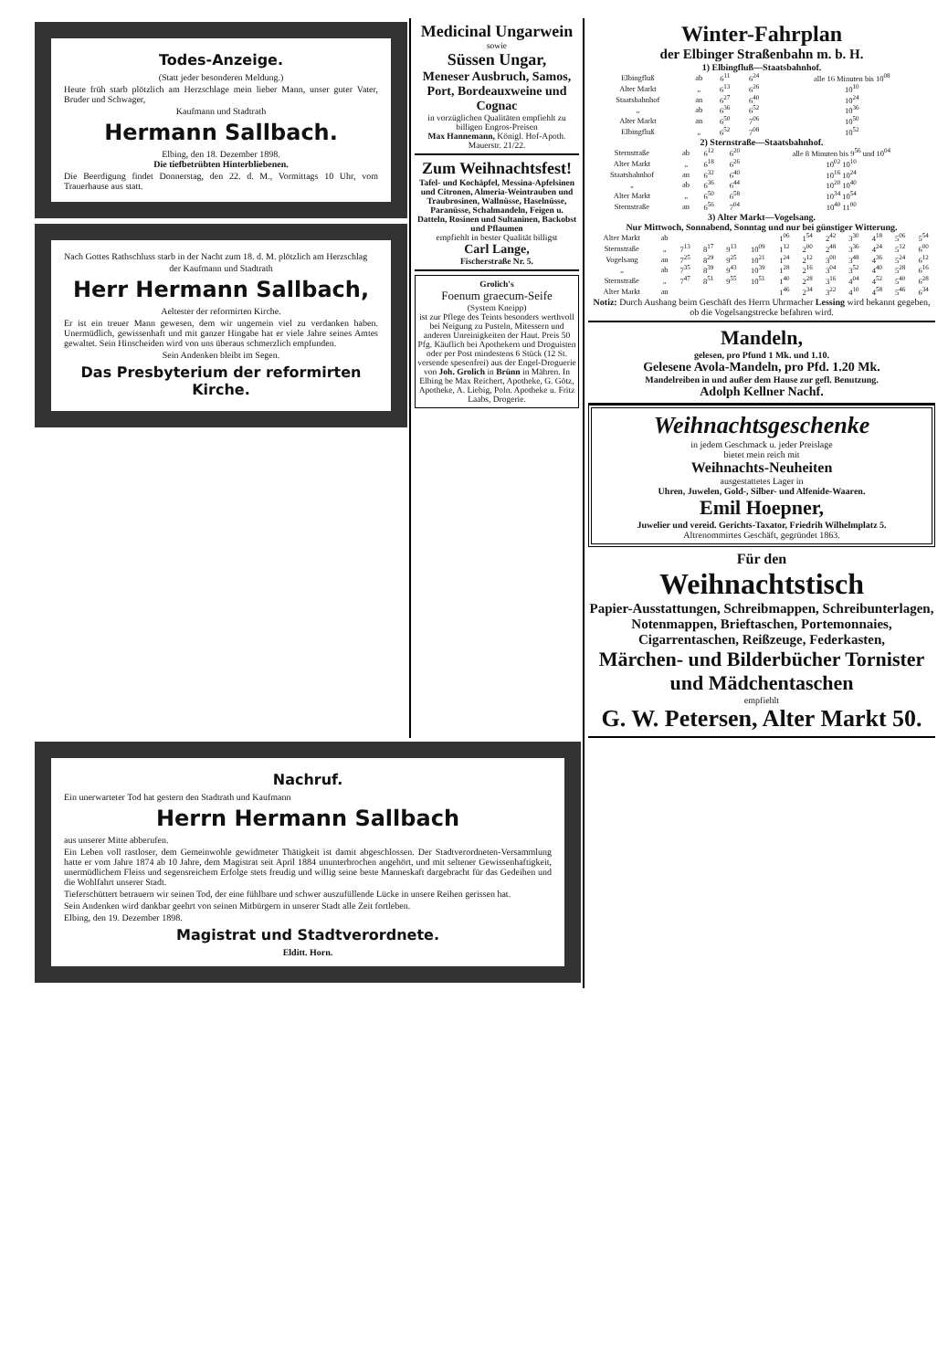Todes-Anzeige.
(Statt jeder besonderen Meldung.)
Heute früh starb plötzlich am Herzschlage mein lieber Mann, unser guter Vater, Bruder und Schwager,
Kaufmann und Stadtrath
Hermann Sallbach.
Elbing, den 18. Dezember 1898.
Die tiefbetrübten Hinterbliebenen.
Die Beerdigung findet Donnerstag, den 22. d. M., Vormittags 10 Uhr, vom Trauerhause aus statt.
Nach Gottes Rathschluss starb in der Nacht zum 18. d. M. plötzlich am Herzschlag
der Kaufmann und Stadtrath
Herr Hermann Sallbach,
Aeltester der reformirten Kirche.
Er ist ein treuer Mann gewesen, dem wir ungemein viel zu verdanken haben. Unermüdlich, gewissenhaft und mit ganzer Hingabe hat er viele Jahre seines Amtes gewaltet. Sein Hinscheiden wird von uns überaus schmerzlich empfunden.
Sein Andenken bleibt im Segen.
Das Presbyterium der reformirten Kirche.
Medicinal Ungarwein
sowie
Süssen Ungar,
Meneser Ausbruch, Samos, Port, Bordeauxweine und Cognac
in vorzüglichen Qualitäten empfiehlt zu billigen Engros-Preisen
Max Hannemann, Königl. Hof-Apoth. Mauerstr. 21/22.
Zum Weihnachtsfest!
Tafel- und Kochäpfel, Messina-Apfelsinen und Citronen, Almeria-Weintrauben und Traubrosinen, Wallnüsse, Haselnüsse, Paranüsse, Schalmandeln, Feigen u. Datteln, Rosinen und Sultaninen, Backobst und Pflaumen
empfiehlt in bester Qualität billigst
Carl Lange,
Fischerstraße Nr. 5.
Grolich's
Foenum graecum-Seife
(System Kneipp)
ist zur Pflege des Teints besonders werthvoll bei Neigung zu Pusteln, Mitessern und anderen Unreinigkeiten der Haut. Preis 50 Pfg. Käuflich bei Apothekern und Droguisten oder per Post mindestens 6 Stück (12 St. versende spesenfrei) aus der Engel-Droguerie von Joh. Grolich in Brünn in Mähren. In Elbing be Max Reichert, Apotheke, G. Götz, Apotheke, A. Liebig, Poln. Apotheke u. Fritz Laabs, Drogerie.
Winter-Fahrplan
der Elbinger Straßenbahn m. b. H.
1) Elbingfluß—Staatsbahnhof.
| Elbingfluß | ab | 6<sup>11</sup> | 6<sup>24</sup> | alle 16 Minuten bis 10<sup>08</sup> |
| Alter Markt | „ | 6<sup>13</sup> | 6<sup>26</sup> | 10<sup>10</sup> |
| Staatsbahnhof | an | 6<sup>27</sup> | 6<sup>40</sup> | 10<sup>24</sup> |
| „ | ab | 6<sup>36</sup> | 6<sup>52</sup> | 10<sup>36</sup> |
| Alter Markt | an | 6<sup>50</sup> | 7<sup>06</sup> | 10<sup>50</sup> |
| Elbingfluß | „ | 6<sup>52</sup> | 7<sup>08</sup> | 10<sup>52</sup> |
2) Sternstraße—Staatsbahnhof.
| Sternstraße | ab | 6<sup>12</sup> | 6<sup>20</sup> | alle 8 Minuten bis 9<sup>56</sup> und 10<sup>04</sup> |
| Alter Markt | „ | 6<sup>18</sup> | 6<sup>26</sup> | 10<sup>02</sup> 10<sup>10</sup> |
| Staatsbahnhof | an | 6<sup>32</sup> | 6<sup>40</sup> | 10<sup>16</sup> 10<sup>24</sup> |
| „ | ab | 6<sup>36</sup> | 6<sup>44</sup> | 10<sup>20</sup> 10<sup>40</sup> |
| Alter Markt | „ | 6<sup>50</sup> | 6<sup>58</sup> | 10<sup>34</sup> 10<sup>54</sup> |
| Sternstraße | an | 6<sup>56</sup> | 7<sup>04</sup> | 10<sup>40</sup> 11<sup>00</sup> |
3) Alter Markt—Vogelsang.
Nur Mittwoch, Sonnabend, Sonntag und nur bei günstiger Witterung.
| Alter Markt | ab | | | | | 1<sup>06</sup> | 1<sup>54</sup> | 2<sup>42</sup> | 3<sup>30</sup> | 4<sup>18</sup> | 5<sup>06</sup> | 5<sup>54</sup> |
| Sternstraße | „ | 7<sup>13</sup> | 8<sup>17</sup> | 9<sup>13</sup> | 10<sup>09</sup> | 1<sup>12</sup> | 2<sup>00</sup> | 2<sup>48</sup> | 3<sup>36</sup> | 4<sup>24</sup> | 5<sup>12</sup> | 6<sup>00</sup> |
| Vogelsang | an | 7<sup>25</sup> | 8<sup>29</sup> | 9<sup>25</sup> | 10<sup>21</sup> | 1<sup>24</sup> | 2<sup>12</sup> | 3<sup>00</sup> | 3<sup>48</sup> | 4<sup>36</sup> | 5<sup>24</sup> | 6<sup>12</sup> |
| „ | ab | 7<sup>35</sup> | 8<sup>39</sup> | 9<sup>43</sup> | 10<sup>39</sup> | 1<sup>28</sup> | 2<sup>16</sup> | 3<sup>04</sup> | 3<sup>52</sup> | 4<sup>40</sup> | 5<sup>28</sup> | 6<sup>16</sup> |
| Sternstraße | „ | 7<sup>47</sup> | 8<sup>51</sup> | 9<sup>55</sup> | 10<sup>51</sup> | 1<sup>40</sup> | 2<sup>28</sup> | 3<sup>16</sup> | 4<sup>04</sup> | 4<sup>52</sup> | 5<sup>40</sup> | 6<sup>28</sup> |
| Alter Markt | an | | | | | 1<sup>46</sup> | 2<sup>34</sup> | 3<sup>22</sup> | 4<sup>10</sup> | 4<sup>58</sup> | 5<sup>46</sup> | 6<sup>34</sup> |
Notiz: Durch Aushang beim Geschäft des Herrn Uhrmacher Lessing wird bekannt gegeben, ob die Vogelsangstrecke befahren wird.
Mandeln,
gelesen, pro Pfund 1 Mk. und 1.10.
Gelesene Avola-Mandeln, pro Pfd. 1.20 Mk.
Mandelreiben in und außer dem Hause zur gefl. Benutzung.
Adolph Kellner Nachf.
Weihnachtsgeschenke
in jedem Geschmack u. jeder Preislage
bietet mein reich mit
Weihnachts-Neuheiten
ausgestattetes Lager in
Uhren, Juwelen, Gold-, Silber- und Alfenide-Waaren.
Emil Hoepner,
Juwelier und vereid. Gerichts-Taxator, Friedrih Wilhelmplatz 5.
Altrenommirtes Geschäft, gegründet 1863.
Für den
Weihnachtstisch
Papier-Ausstattungen, Schreibmappen, Schreibunterlagen, Notenmappen, Brieftaschen, Portemonnaies, Cigarrentaschen, Reißzeuge, Federkasten,
Märchen- und Bilderbücher Tornister und Mädchentaschen
empfiehlt
G. W. Petersen, Alter Markt 50.
Nachruf.
Ein unerwarteter Tod hat gestern den Stadtrath und Kaufmann
Herrn Hermann Sallbach
aus unserer Mitte abberufen.
Ein Leben voll rastloser, dem Gemeinwohle gewidmeter Thätigkeit ist damit abgeschlossen. Der Stadtverordneten-Versammlung hatte er vom Jahre 1874 ab 10 Jahre, dem Magistrat seit April 1884 ununterbrochen angehört, und mit seltener Gewissenhaftigkeit, unermüdlichem Fleiss und segensreichem Erfolge stets freudig und willig seine beste Manneskaft dargebracht für das Gedeihen und die Wohlfahrt unserer Stadt.
Tieferschüttert betrauern wir seinen Tod, der eine fühlbare und schwer auszufüllende Lücke in unsere Reihen gerissen hat.
Sein Andenken wird dankbar geehrt von seinen Mitbürgern in unserer Stadt alle Zeit fortleben.
Elbing, den 19. Dezember 1898.
Magistrat und Stadtverordnete.
Elditt. Horn.